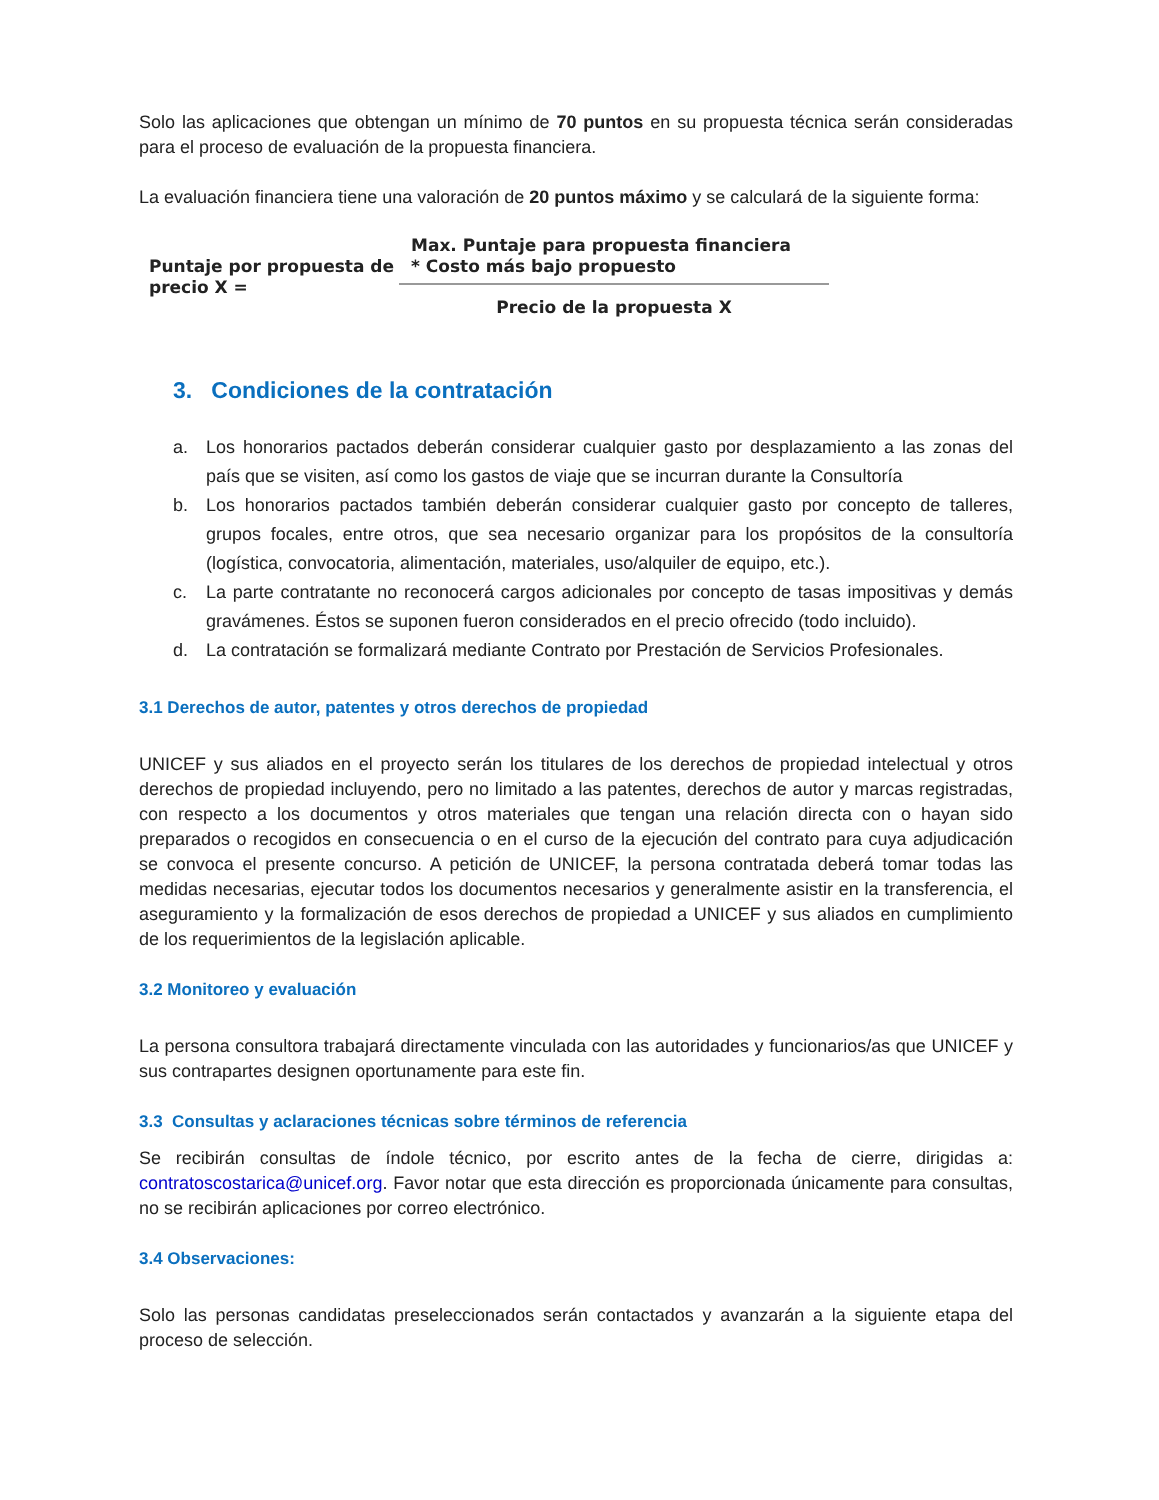Solo las aplicaciones que obtengan un mínimo de 70 puntos en su propuesta técnica serán consideradas para el proceso de evaluación de la propuesta financiera.
La evaluación financiera tiene una valoración de 20 puntos máximo y se calculará de la siguiente forma:
Puntaje por propuesta de precio X =
Max. Puntaje para propuesta financiera
* Costo más bajo propuesto
Precio de la propuesta X
3. Condiciones de la contratación
a. Los honorarios pactados deberán considerar cualquier gasto por desplazamiento a las zonas del país que se visiten, así como los gastos de viaje que se incurran durante la Consultoría
b. Los honorarios pactados también deberán considerar cualquier gasto por concepto de talleres, grupos focales, entre otros, que sea necesario organizar para los propósitos de la consultoría (logística, convocatoria, alimentación, materiales, uso/alquiler de equipo, etc.).
c. La parte contratante no reconocerá cargos adicionales por concepto de tasas impositivas y demás gravámenes. Éstos se suponen fueron considerados en el precio ofrecido (todo incluido).
d. La contratación se formalizará mediante Contrato por Prestación de Servicios Profesionales.
3.1 Derechos de autor, patentes y otros derechos de propiedad
UNICEF y sus aliados en el proyecto serán los titulares de los derechos de propiedad intelectual y otros derechos de propiedad incluyendo, pero no limitado a las patentes, derechos de autor y marcas registradas, con respecto a los documentos y otros materiales que tengan una relación directa con o hayan sido preparados o recogidos en consecuencia o en el curso de la ejecución del contrato para cuya adjudicación se convoca el presente concurso. A petición de UNICEF, la persona contratada deberá tomar todas las medidas necesarias, ejecutar todos los documentos necesarios y generalmente asistir en la transferencia, el aseguramiento y la formalización de esos derechos de propiedad a UNICEF y sus aliados en cumplimiento de los requerimientos de la legislación aplicable.
3.2 Monitoreo y evaluación
La persona consultora trabajará directamente vinculada con las autoridades y funcionarios/as que UNICEF y sus contrapartes designen oportunamente para este fin.
3.3 Consultas y aclaraciones técnicas sobre términos de referencia
Se recibirán consultas de índole técnico, por escrito antes de la fecha de cierre, dirigidas a: contratoscostarica@unicef.org. Favor notar que esta dirección es proporcionada únicamente para consultas, no se recibirán aplicaciones por correo electrónico.
3.4 Observaciones:
Solo las personas candidatas preseleccionados serán contactados y avanzarán a la siguiente etapa del proceso de selección.